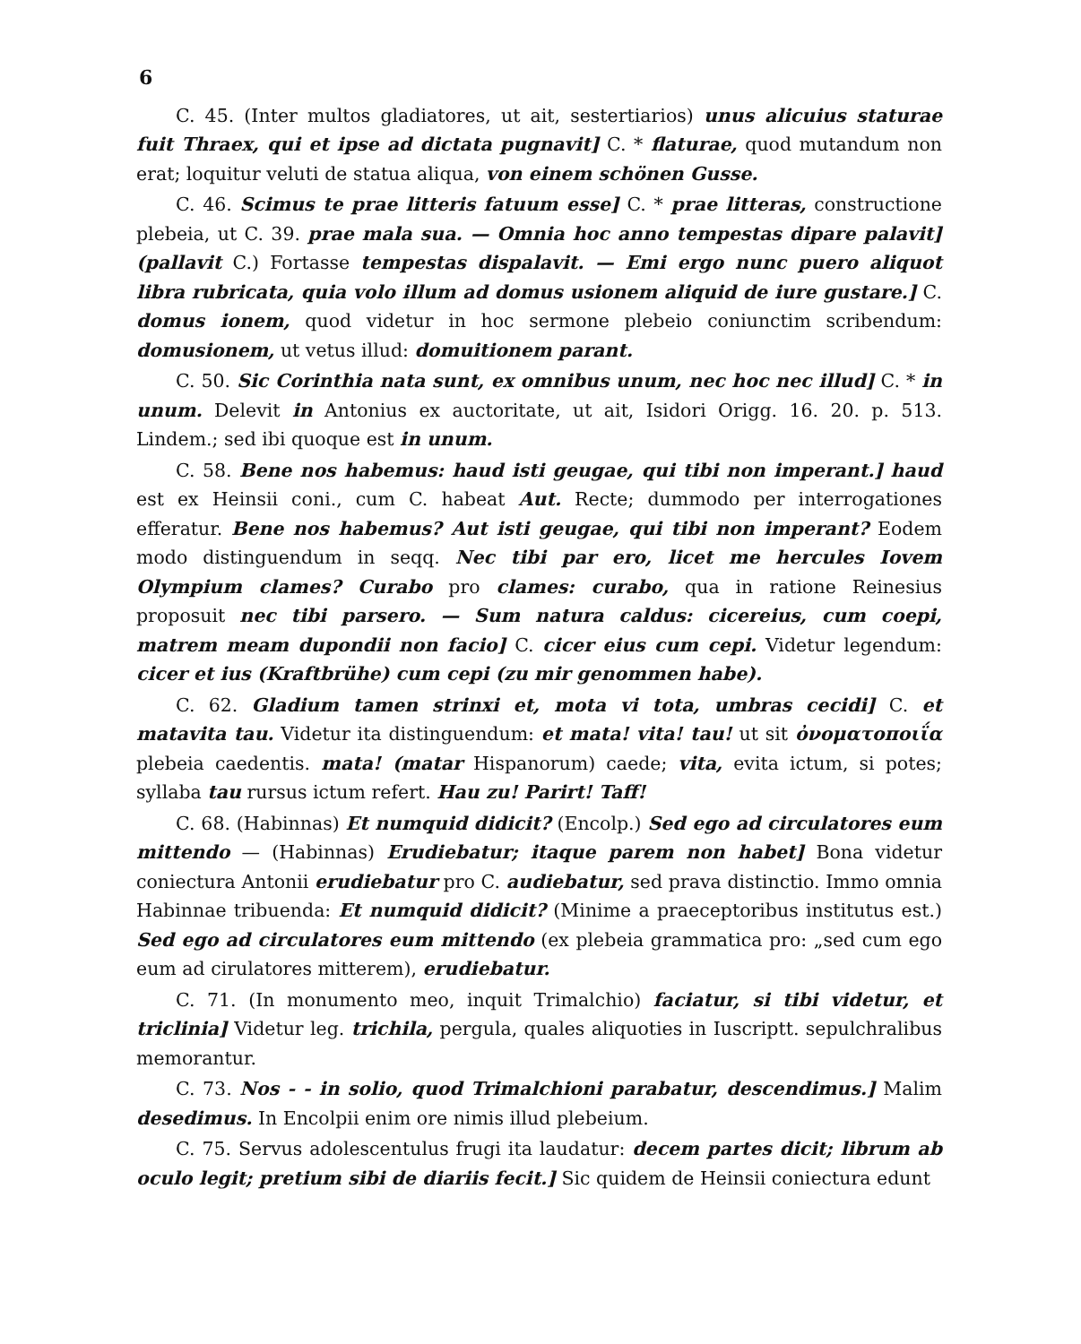6
C. 45. (Inter multos gladiatores, ut ait, sestertiarios) unus alicuius staturae fuit Thraex, qui et ipse ad dictata pugnavit] C. * flaturae, quod mutandum non erat; loquitur veluti de statua aliqua, von einem schönen Gusse.
C. 46. Scimus te prae litteris fatuum esse] C. * prae litteras, constructione plebeia, ut C. 39. prae mala sua. — Omnia hoc anno tempestas dipare palavit] (pallavit C.) Fortasse tempestas dispalavit. — Emi ergo nunc puero aliquot libra rubricata, quia volo illum ad domus usionem aliquid de iure gustare.] C. domus ionem, quod videtur in hoc sermone plebeio coniunctim scribendum: domusionem, ut vetus illud: domuitionem parant.
C. 50. Sic Corinthia nata sunt, ex omnibus unum, nec hoc nec illud] C. * in unum. Delevit in Antonius ex auctoritate, ut ait, Isidori Origg. 16. 20. p. 513. Lindem.; sed ibi quoque est in unum.
C. 58. Bene nos habemus: haud isti geugae, qui tibi non imperant.] haud est ex Heinsii coni., cum C. habeat Aut. Recte; dummodo per interrogationes efferatur. Bene nos habemus? Aut isti geugae, qui tibi non imperant? Eodem modo distinguendum in seqq. Nec tibi par ero, licet me hercules Iovem Olympium clames? Curabo pro clames: curabo, qua in ratione Reinesius proposuit nec tibi parsero. — Sum natura caldus: cicereius, cum coepi, matrem meam dupondii non facio] C. cicer eius cum cepi. Videtur legendum: cicer et ius (Kraftbrühe) cum cepi (zu mir genommen habe).
C. 62. Gladium tamen strinxi et, mota vi tota, umbras cecidi] C. et matavita tau. Videtur ita distinguendum: et mata! vita! tau! ut sit ὀνοματοποιΐα plebeia caedentis. mata! (matar Hispanorum) caede; vita, evita ictum, si potes; syllaba tau rursus ictum refert. Hau zu! Parirt! Taff!
C. 68. (Habinnas) Et numquid didicit? (Encolp.) Sed ego ad circulatores eum mittendo — (Habinnas) Erudiebatur; itaque parem non habet] Bona videtur coniectura Antonii erudiebatur pro C. audiebatur, sed prava distinctio. Immo omnia Habinnae tribuenda: Et numquid didicit? (Minime a praeceptoribus institutus est.) Sed ego ad circulatores eum mittendo (ex plebeia grammatica pro: „sed cum ego eum ad cirulatores mitterem), erudiebatur.
C. 71. (In monumento meo, inquit Trimalchio) faciatur, si tibi videtur, et triclinia] Videtur leg. trichila, pergula, quales aliquoties in Iuscriptt. sepulchralibus memorantur.
C. 73. Nos - - in solio, quod Trimalchioni parabatur, descendimus.] Malim desedimus. In Encolpii enim ore nimis illud plebeium.
C. 75. Servus adolescentulus frugi ita laudatur: decem partes dicit; librum ab oculo legit; pretium sibi de diariis fecit.] Sic quidem de Heinsii coniectura edunt